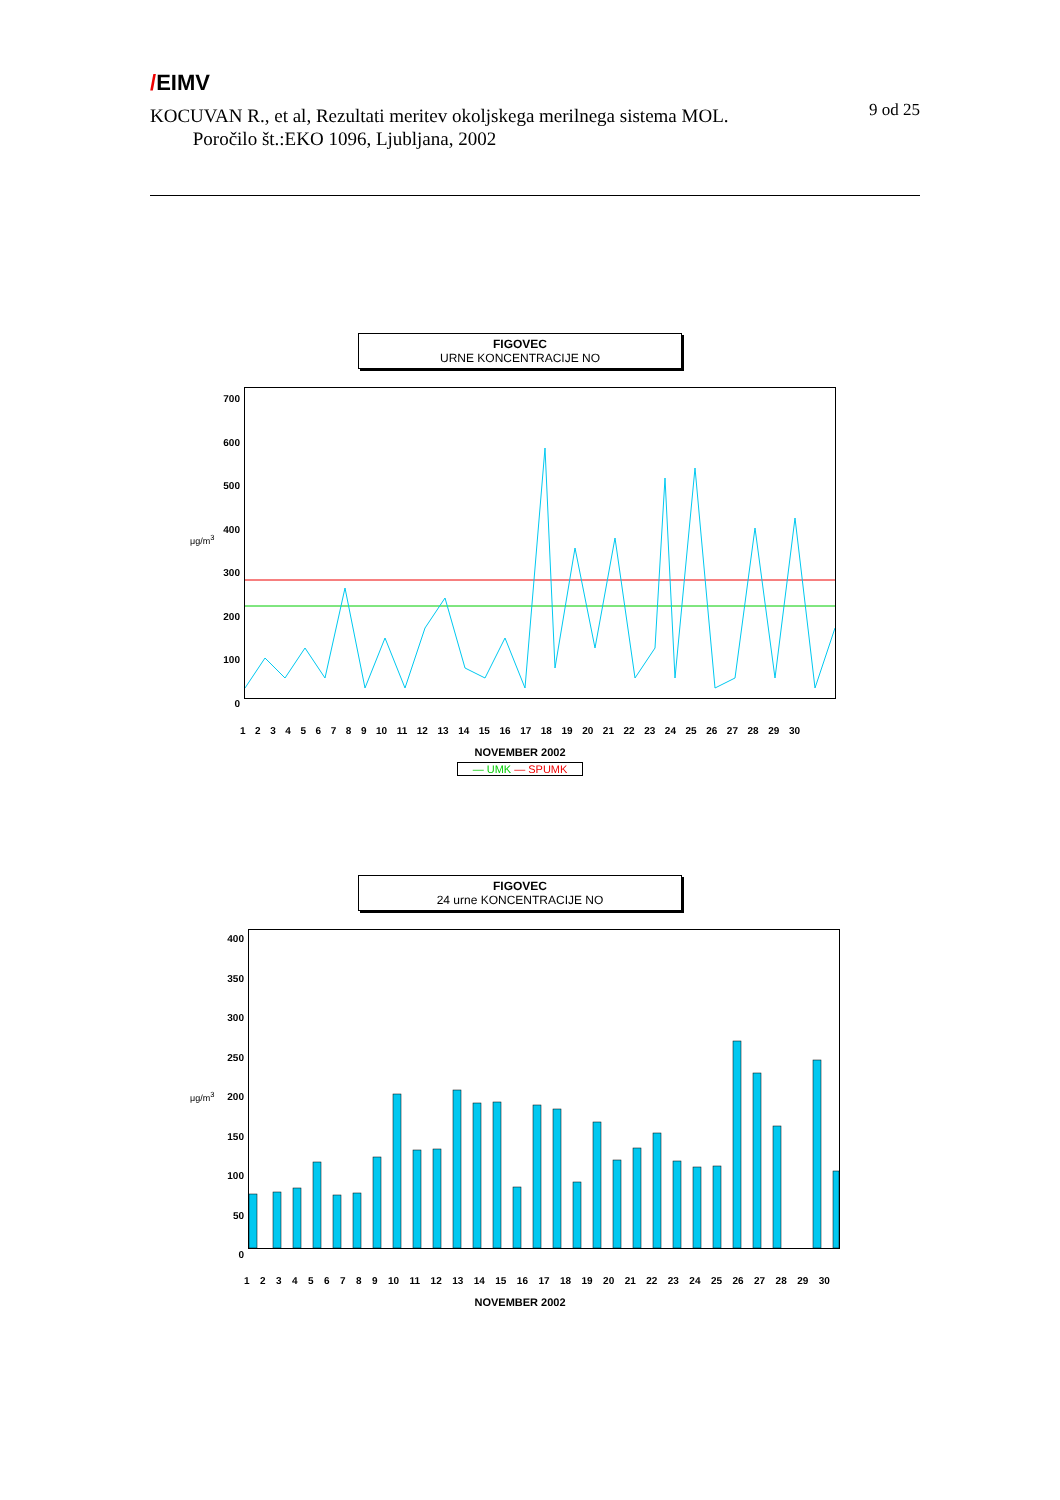/EIMV
9 od 25
KOCUVAN R., et al, Rezultati meritev okoljskega merilnega sistema MOL.
Poročilo št.:EKO 1096, Ljubljana, 2002
FIGOVEC
URNE KONCENTRACIJE NO
700
600
500
400
300
200
100
0
1 2 3 4 5 6 7 8 9 10 11 12 13 14 15 16 17 18 19 20 21 22 23 24 25 26 27 28 29 30
NOVEMBER 2002
— UMK — SPUMK
μg/m<sup>3</sup>
FIGOVEC
24 urne KONCENTRACIJE NO
400
350
300
250
200
150
100
50
0
1 2 3 4 5 6 7 8 9 10 11 12 13 14 15 16 17 18 19 20 21 22 23 24 25 26 27 28 29 30
NOVEMBER 2002
μg/m<sup>3</sup>